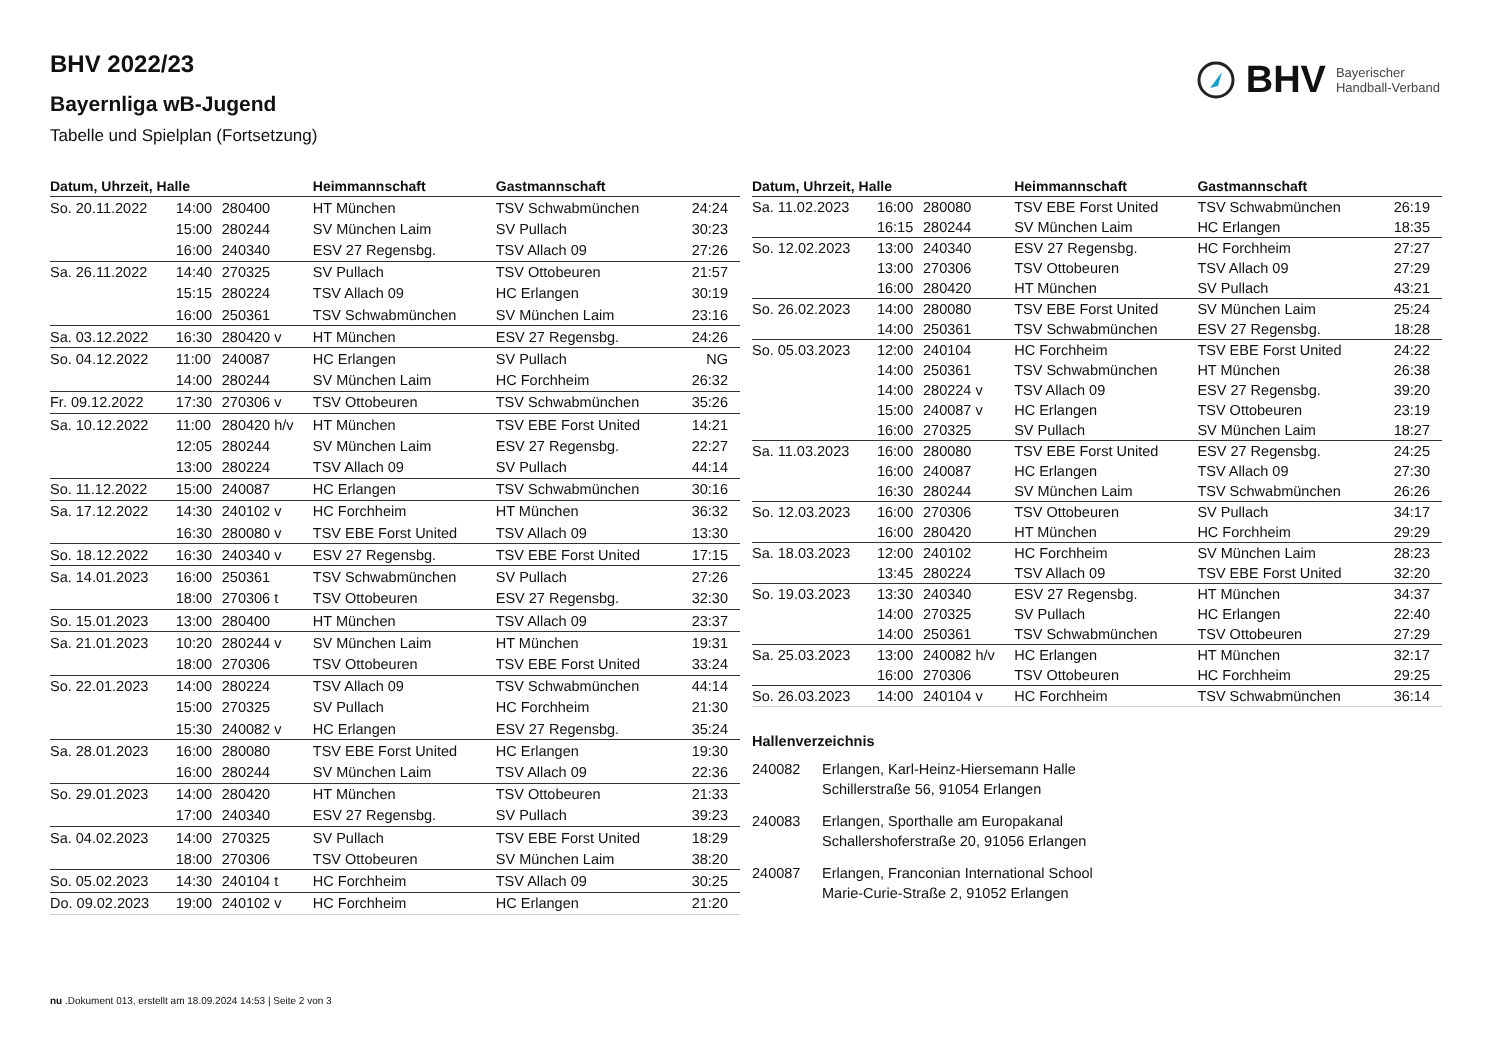BHV Bayerischer
Handball-Verband
BHV 2022/23
Bayernliga wB-Jugend
Tabelle und Spielplan (Fortsetzung)
| Datum, Uhrzeit, Halle | | | Heimmannschaft | Gastmannschaft | |
| --- | --- | --- | --- | --- | --- |
| So. 20.11.2022 | 14:00 | 280400 | HT München | TSV Schwabmünchen | 24:24 |
| | 15:00 | 280244 | SV München Laim | SV Pullach | 30:23 |
| | 16:00 | 240340 | ESV 27 Regensbg. | TSV Allach 09 | 27:26 |
| Sa. 26.11.2022 | 14:40 | 270325 | SV Pullach | TSV Ottobeuren | 21:57 |
| | 15:15 | 280224 | TSV Allach 09 | HC Erlangen | 30:19 |
| | 16:00 | 250361 | TSV Schwabmünchen | SV München Laim | 23:16 |
| Sa. 03.12.2022 | 16:30 | 280420 v | HT München | ESV 27 Regensbg. | 24:26 |
| So. 04.12.2022 | 11:00 | 240087 | HC Erlangen | SV Pullach | NG |
| | 14:00 | 280244 | SV München Laim | HC Forchheim | 26:32 |
| Fr. 09.12.2022 | 17:30 | 270306 v | TSV Ottobeuren | TSV Schwabmünchen | 35:26 |
| Sa. 10.12.2022 | 11:00 | 280420 h/v | HT München | TSV EBE Forst United | 14:21 |
| | 12:05 | 280244 | SV München Laim | ESV 27 Regensbg. | 22:27 |
| | 13:00 | 280224 | TSV Allach 09 | SV Pullach | 44:14 |
| So. 11.12.2022 | 15:00 | 240087 | HC Erlangen | TSV Schwabmünchen | 30:16 |
| Sa. 17.12.2022 | 14:30 | 240102 v | HC Forchheim | HT München | 36:32 |
| | 16:30 | 280080 v | TSV EBE Forst United | TSV Allach 09 | 13:30 |
| So. 18.12.2022 | 16:30 | 240340 v | ESV 27 Regensbg. | TSV EBE Forst United | 17:15 |
| Sa. 14.01.2023 | 16:00 | 250361 | TSV Schwabmünchen | SV Pullach | 27:26 |
| | 18:00 | 270306 t | TSV Ottobeuren | ESV 27 Regensbg. | 32:30 |
| So. 15.01.2023 | 13:00 | 280400 | HT München | TSV Allach 09 | 23:37 |
| Sa. 21.01.2023 | 10:20 | 280244 v | SV München Laim | HT München | 19:31 |
| | 18:00 | 270306 | TSV Ottobeuren | TSV EBE Forst United | 33:24 |
| So. 22.01.2023 | 14:00 | 280224 | TSV Allach 09 | TSV Schwabmünchen | 44:14 |
| | 15:00 | 270325 | SV Pullach | HC Forchheim | 21:30 |
| | 15:30 | 240082 v | HC Erlangen | ESV 27 Regensbg. | 35:24 |
| Sa. 28.01.2023 | 16:00 | 280080 | TSV EBE Forst United | HC Erlangen | 19:30 |
| | 16:00 | 280244 | SV München Laim | TSV Allach 09 | 22:36 |
| So. 29.01.2023 | 14:00 | 280420 | HT München | TSV Ottobeuren | 21:33 |
| | 17:00 | 240340 | ESV 27 Regensbg. | SV Pullach | 39:23 |
| Sa. 04.02.2023 | 14:00 | 270325 | SV Pullach | TSV EBE Forst United | 18:29 |
| | 18:00 | 270306 | TSV Ottobeuren | SV München Laim | 38:20 |
| So. 05.02.2023 | 14:30 | 240104 t | HC Forchheim | TSV Allach 09 | 30:25 |
| Do. 09.02.2023 | 19:00 | 240102 v | HC Forchheim | HC Erlangen | 21:20 |
| Datum, Uhrzeit, Halle | | | Heimmannschaft | Gastmannschaft | |
| --- | --- | --- | --- | --- | --- |
| Sa. 11.02.2023 | 16:00 | 280080 | TSV EBE Forst United | TSV Schwabmünchen | 26:19 |
| | 16:15 | 280244 | SV München Laim | HC Erlangen | 18:35 |
| So. 12.02.2023 | 13:00 | 240340 | ESV 27 Regensbg. | HC Forchheim | 27:27 |
| | 13:00 | 270306 | TSV Ottobeuren | TSV Allach 09 | 27:29 |
| | 16:00 | 280420 | HT München | SV Pullach | 43:21 |
| So. 26.02.2023 | 14:00 | 280080 | TSV EBE Forst United | SV München Laim | 25:24 |
| | 14:00 | 250361 | TSV Schwabmünchen | ESV 27 Regensbg. | 18:28 |
| So. 05.03.2023 | 12:00 | 240104 | HC Forchheim | TSV EBE Forst United | 24:22 |
| | 14:00 | 250361 | TSV Schwabmünchen | HT München | 26:38 |
| | 14:00 | 280224 v | TSV Allach 09 | ESV 27 Regensbg. | 39:20 |
| | 15:00 | 240087 v | HC Erlangen | TSV Ottobeuren | 23:19 |
| | 16:00 | 270325 | SV Pullach | SV München Laim | 18:27 |
| Sa. 11.03.2023 | 16:00 | 280080 | TSV EBE Forst United | ESV 27 Regensbg. | 24:25 |
| | 16:00 | 240087 | HC Erlangen | TSV Allach 09 | 27:30 |
| | 16:30 | 280244 | SV München Laim | TSV Schwabmünchen | 26:26 |
| So. 12.03.2023 | 16:00 | 270306 | TSV Ottobeuren | SV Pullach | 34:17 |
| | 16:00 | 280420 | HT München | HC Forchheim | 29:29 |
| Sa. 18.03.2023 | 12:00 | 240102 | HC Forchheim | SV München Laim | 28:23 |
| | 13:45 | 280224 | TSV Allach 09 | TSV EBE Forst United | 32:20 |
| So. 19.03.2023 | 13:30 | 240340 | ESV 27 Regensbg. | HT München | 34:37 |
| | 14:00 | 270325 | SV Pullach | HC Erlangen | 22:40 |
| | 14:00 | 250361 | TSV Schwabmünchen | TSV Ottobeuren | 27:29 |
| Sa. 25.03.2023 | 13:00 | 240082 h/v | HC Erlangen | HT München | 32:17 |
| | 16:00 | 270306 | TSV Ottobeuren | HC Forchheim | 29:25 |
| So. 26.03.2023 | 14:00 | 240104 v | HC Forchheim | TSV Schwabmünchen | 36:14 |
Hallenverzeichnis
240082 Erlangen, Karl-Heinz-Hiersemann Halle
Schillerstraße 56, 91054 Erlangen
240083 Erlangen, Sporthalle am Europakanal
Schallershoferstraße 20, 91056 Erlangen
240087 Erlangen, Franconian International School
Marie-Curie-Straße 2, 91052 Erlangen
nu .Dokument 013, erstellt am 18.09.2024 14:53 | Seite 2 von 3